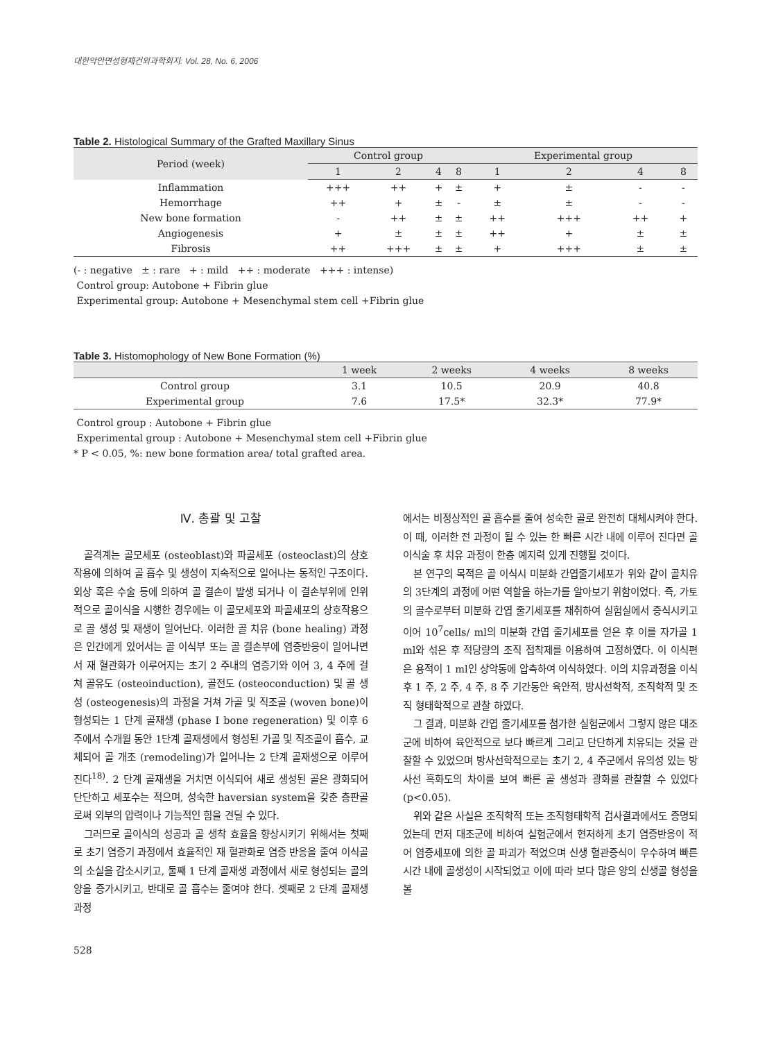대한악안면성형재건외과학회지: Vol. 28, No. 6, 2006
Table 2. Histological Summary of the Grafted Maxillary Sinus
| Period (week) | Control group | | | | Experimental group | | | |
| --- | --- | --- | --- | --- | --- | --- | --- | --- |
| | 1 | 2 | 4 | 8 | 1 | 2 | 4 | 8 |
| Inflammation | +++ | ++ | + | ± | + | ± | - | - |
| Hemorrhage | ++ | + | ± | - | ± | ± | - | - |
| New bone formation | - | ++ | ± | ± | ++ | +++ | ++ | + |
| Angiogenesis | + | ± | ± | ± | ++ | + | ± | ± |
| Fibrosis | ++ | +++ | ± | ± | + | +++ | ± | ± |
(- : negative ± : rare + : mild ++ : moderate +++ : intense)
Control group: Autobone + Fibrin glue
Experimental group: Autobone + Mesenchymal stem cell +Fibrin glue
Table 3. Histomophology of New Bone Formation (%)
| | 1 week | 2 weeks | 4 weeks | 8 weeks |
| --- | --- | --- | --- | --- |
| Control group | 3.1 | 10.5 | 20.9 | 40.8 |
| Experimental group | 7.6 | 17.5* | 32.3* | 77.9* |
Control group : Autobone + Fibrin glue
Experimental group : Autobone + Mesenchymal stem cell +Fibrin glue
* P < 0.05, %: new bone formation area/ total grafted area.
Ⅳ. 총괄 및 고찰
골격계는 골모세포 (osteoblast)와 파골세포 (osteoclast)의 상호 작용에 의하여 골 흡수 및 생성이 지속적으로 일어나는 동적인 구조이다. 외상 혹은 수술 등에 의하여 골 결손이 발생 되거나 이 결손부위에 인위적으로 골이식을 시행한 경우에는 이 골모세포와 파골세포의 상호작용으로 골 생성 및 재생이 일어난다. 이러한 골 치유 (bone healing) 과정은 인간에게 있어서는 골 이식부 또는 골 결손부에 염증반응이 일어나면서 재 혈관화가 이루어지는 초기 2 주내의 염증기와 이어 3, 4 주에 걸쳐 골유도 (osteoinduction), 골전도 (osteoconduction) 및 골 생성 (osteogenesis)의 과정을 거쳐 가골 및 직조골 (woven bone)이 형성되는 1 단계 골재생 (phase I bone regeneration) 및 이후 6 주에서 수개월 동안 1단계 골재생에서 형성된 가골 및 직조골이 흡수, 교체되어 골 개조 (remodeling)가 일어나는 2 단계 골재생으로 이루어진다<sup>18)</sup>. 2 단계 골재생을 거치면 이식되어 새로 생성된 골은 광화되어 단단하고 세포수는 적으며, 성숙한 haversian system을 갖춘 층판골로써 외부의 압력이나 기능적인 힘을 견딜 수 있다.
그러므로 골이식의 성공과 골 생착 효율을 향상시키기 위해서는 첫째로 초기 염증기 과정에서 효율적인 재 혈관화로 염증 반응을 줄여 이식골의 소실을 감소시키고, 둘째 1 단계 골재생 과정에서 새로 형성되는 골의 양을 증가시키고, 반대로 골 흡수는 줄여야 한다. 셋째로 2 단계 골재생 과정
에서는 비정상적인 골 흡수를 줄여 성숙한 골로 완전히 대체시켜야 한다. 이 때, 이러한 전 과정이 될 수 있는 한 빠른 시간 내에 이루어 진다면 골이식술 후 치유 과정이 한층 예지력 있게 진행될 것이다.
본 연구의 목적은 골 이식시 미분화 간엽줄기세포가 위와 같이 골치유의 3단계의 과정에 어떤 역할을 하는가를 알아보기 위함이었다. 즉, 가토의 골수로부터 미분화 간엽 줄기세포를 채취하여 실험실에서 증식시키고 이어 10<sup>7</sup>cells/ ml의 미분화 간엽 줄기세포를 얻은 후 이를 자가골 1 ml와 섞은 후 적당량의 조직 접착제를 이용하여 고정하였다. 이 이식편은 용적이 1 ml인 상악동에 압축하여 이식하였다. 이의 치유과정을 이식 후 1 주, 2 주, 4 주, 8 주 기간동안 육안적, 방사선학적, 조직학적 및 조직 형태학적으로 관찰 하였다.
그 결과, 미분화 간엽 줄기세포를 첨가한 실험군에서 그렇지 않은 대조군에 비하여 육안적으로 보다 빠르게 그리고 단단하게 치유되는 것을 관찰할 수 있었으며 방사선학적으로는 초기 2, 4 주군에서 유의성 있는 방사선 흑화도의 차이를 보여 빠른 골 생성과 광화를 관찰할 수 있었다 (p<0.05).
위와 같은 사실은 조직학적 또는 조직형태학적 검사결과에서도 증명되었는데 먼저 대조군에 비하여 실험군에서 현저하게 초기 염증반응이 적어 염증세포에 의한 골 파괴가 적었으며 신생 혈관증식이 우수하여 빠른 시간 내에 골생성이 시작되었고 이에 따라 보다 많은 양의 신생골 형성을 볼
528